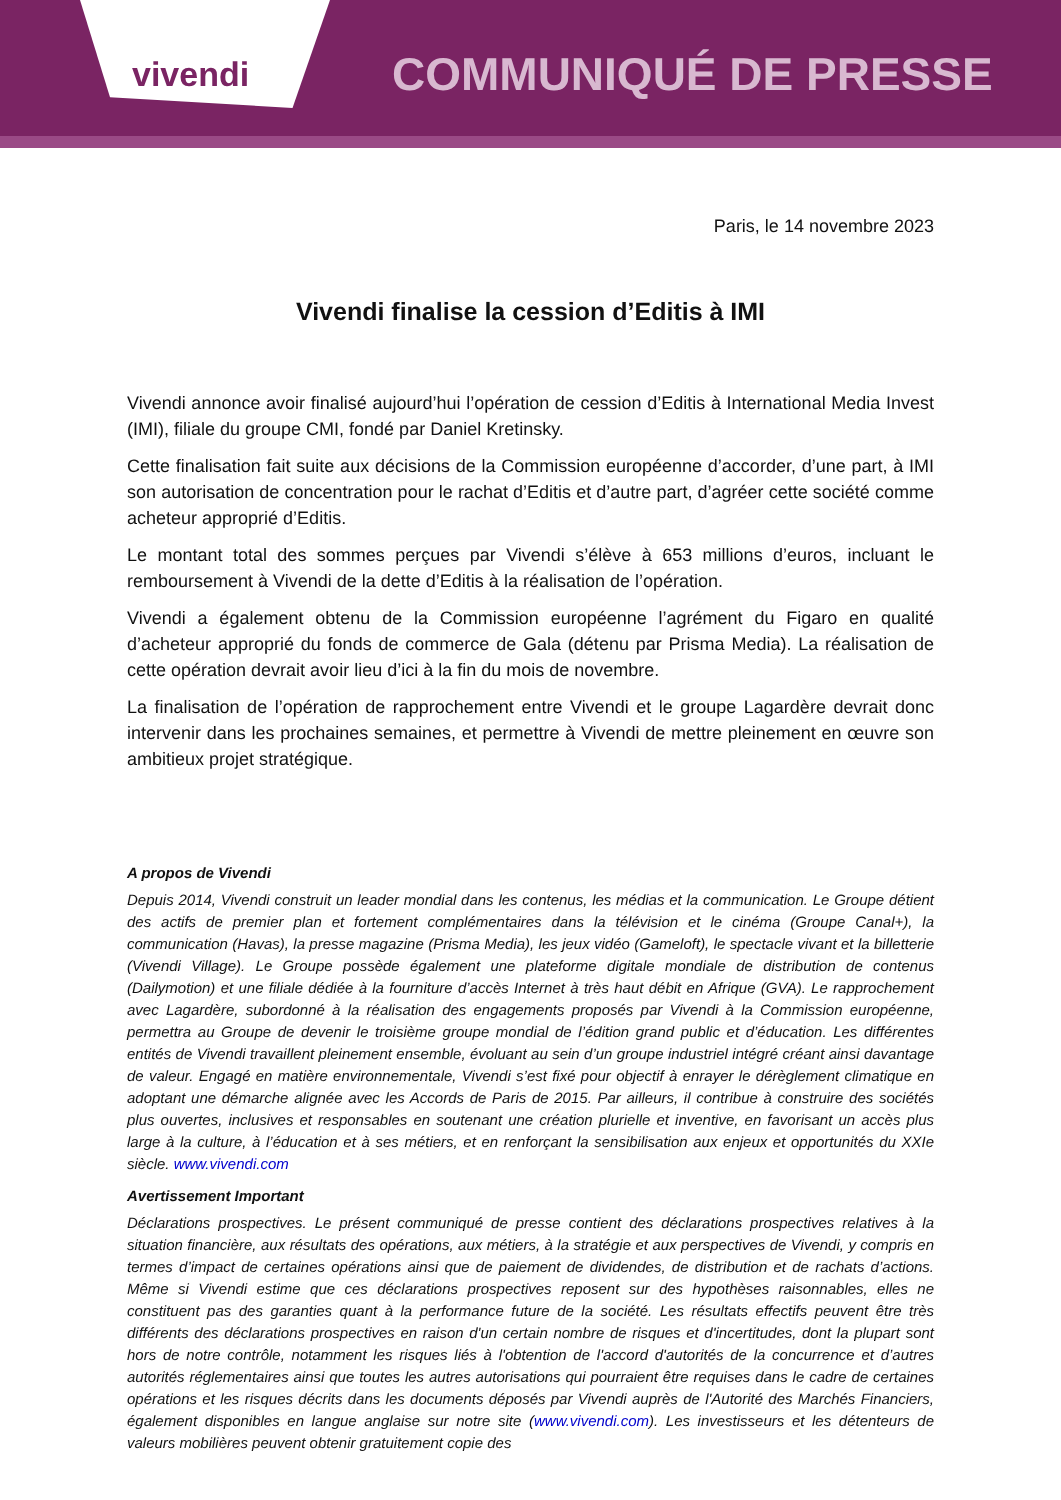vivendi
COMMUNIQUÉ DE PRESSE
Paris, le 14 novembre 2023
Vivendi finalise la cession d’Editis à IMI
Vivendi annonce avoir finalisé aujourd’hui l’opération de cession d’Editis à International Media Invest (IMI), filiale du groupe CMI, fondé par Daniel Kretinsky.
Cette finalisation fait suite aux décisions de la Commission européenne d’accorder, d’une part, à IMI son autorisation de concentration pour le rachat d’Editis et d’autre part, d’agréer cette société comme acheteur approprié d’Editis.
Le montant total des sommes perçues par Vivendi s’élève à 653 millions d’euros, incluant le remboursement à Vivendi de la dette d’Editis à la réalisation de l’opération.
Vivendi a également obtenu de la Commission européenne l’agrément du Figaro en qualité d’acheteur approprié du fonds de commerce de Gala (détenu par Prisma Media). La réalisation de cette opération devrait avoir lieu d’ici à la fin du mois de novembre.
La finalisation de l’opération de rapprochement entre Vivendi et le groupe Lagardère devrait donc intervenir dans les prochaines semaines, et permettre à Vivendi de mettre pleinement en œuvre son ambitieux projet stratégique.
A propos de Vivendi
Depuis 2014, Vivendi construit un leader mondial dans les contenus, les médias et la communication. Le Groupe détient des actifs de premier plan et fortement complémentaires dans la télévision et le cinéma (Groupe Canal+), la communication (Havas), la presse magazine (Prisma Media), les jeux vidéo (Gameloft), le spectacle vivant et la billetterie (Vivendi Village). Le Groupe possède également une plateforme digitale mondiale de distribution de contenus (Dailymotion) et une filiale dédiée à la fourniture d’accès Internet à très haut débit en Afrique (GVA). Le rapprochement avec Lagardère, subordonné à la réalisation des engagements proposés par Vivendi à la Commission européenne, permettra au Groupe de devenir le troisième groupe mondial de l’édition grand public et d’éducation. Les différentes entités de Vivendi travaillent pleinement ensemble, évoluant au sein d’un groupe industriel intégré créant ainsi davantage de valeur. Engagé en matière environnementale, Vivendi s’est fixé pour objectif à enrayer le dérèglement climatique en adoptant une démarche alignée avec les Accords de Paris de 2015. Par ailleurs, il contribue à construire des sociétés plus ouvertes, inclusives et responsables en soutenant une création plurielle et inventive, en favorisant un accès plus large à la culture, à l’éducation et à ses métiers, et en renforçant la sensibilisation aux enjeux et opportunités du XXIe siècle. www.vivendi.com
Avertissement Important
Déclarations prospectives. Le présent communiqué de presse contient des déclarations prospectives relatives à la situation financière, aux résultats des opérations, aux métiers, à la stratégie et aux perspectives de Vivendi, y compris en termes d’impact de certaines opérations ainsi que de paiement de dividendes, de distribution et de rachats d’actions. Même si Vivendi estime que ces déclarations prospectives reposent sur des hypothèses raisonnables, elles ne constituent pas des garanties quant à la performance future de la société. Les résultats effectifs peuvent être très différents des déclarations prospectives en raison d'un certain nombre de risques et d'incertitudes, dont la plupart sont hors de notre contrôle, notamment les risques liés à l'obtention de l'accord d'autorités de la concurrence et d’autres autorités réglementaires ainsi que toutes les autres autorisations qui pourraient être requises dans le cadre de certaines opérations et les risques décrits dans les documents déposés par Vivendi auprès de l'Autorité des Marchés Financiers, également disponibles en langue anglaise sur notre site (www.vivendi.com). Les investisseurs et les détenteurs de valeurs mobilières peuvent obtenir gratuitement copie des